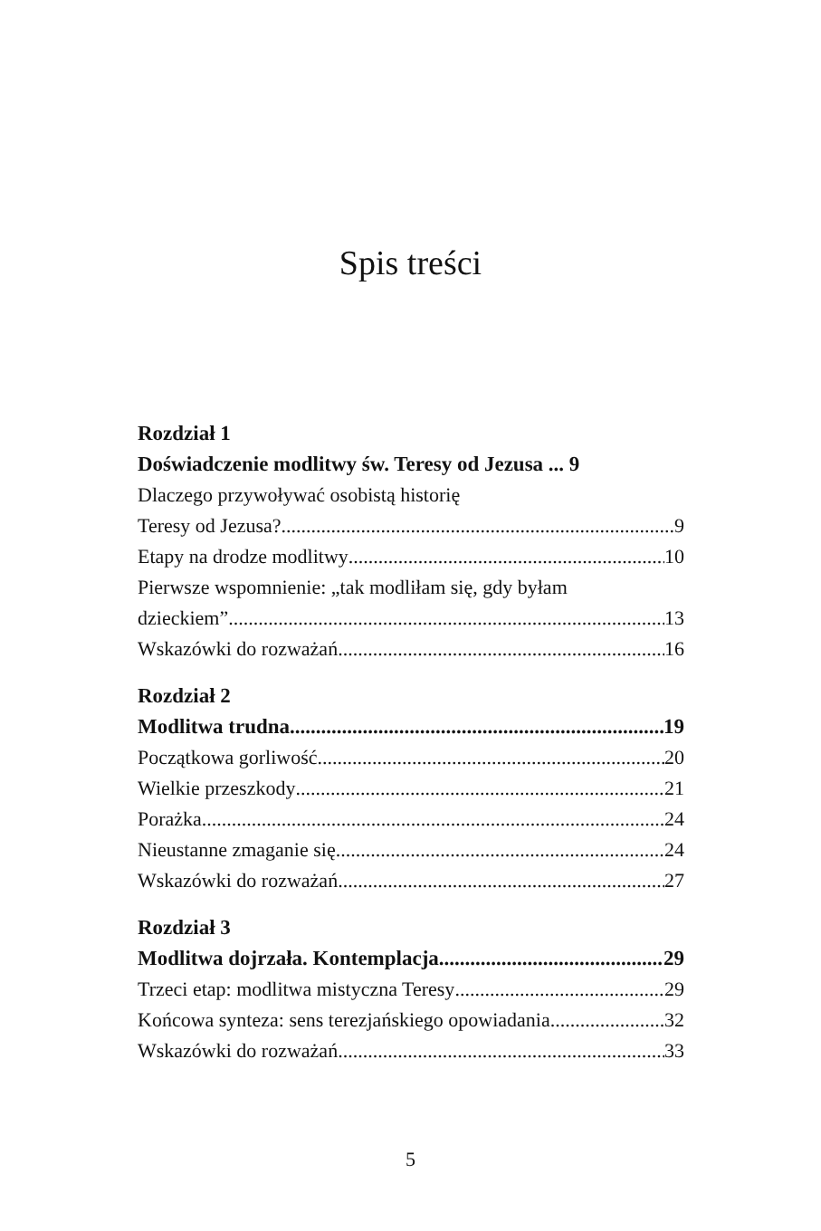Spis treści
Rozdział 1
Doświadczenie modlitwy św. Teresy od Jezusa ... 9
Dlaczego przywoływać osobistą historię
Teresy od Jezusa? 9
Etapy na drodze modlitwy 10
Pierwsze wspomnienie: „tak modliłam się, gdy byłam
dzieckiem” 13
Wskazówki do rozważań 16
Rozdział 2
Modlitwa trudna 19
Początkowa gorliwość 20
Wielkie przeszkody 21
Porażka 24
Nieustanne zmaganie się 24
Wskazówki do rozważań 27
Rozdział 3
Modlitwa dojrzała. Kontemplacja 29
Trzeci etap: modlitwa mistyczna Teresy 29
Końcowa synteza: sens terezjańskiego opowiadania 32
Wskazówki do rozważań 33
5